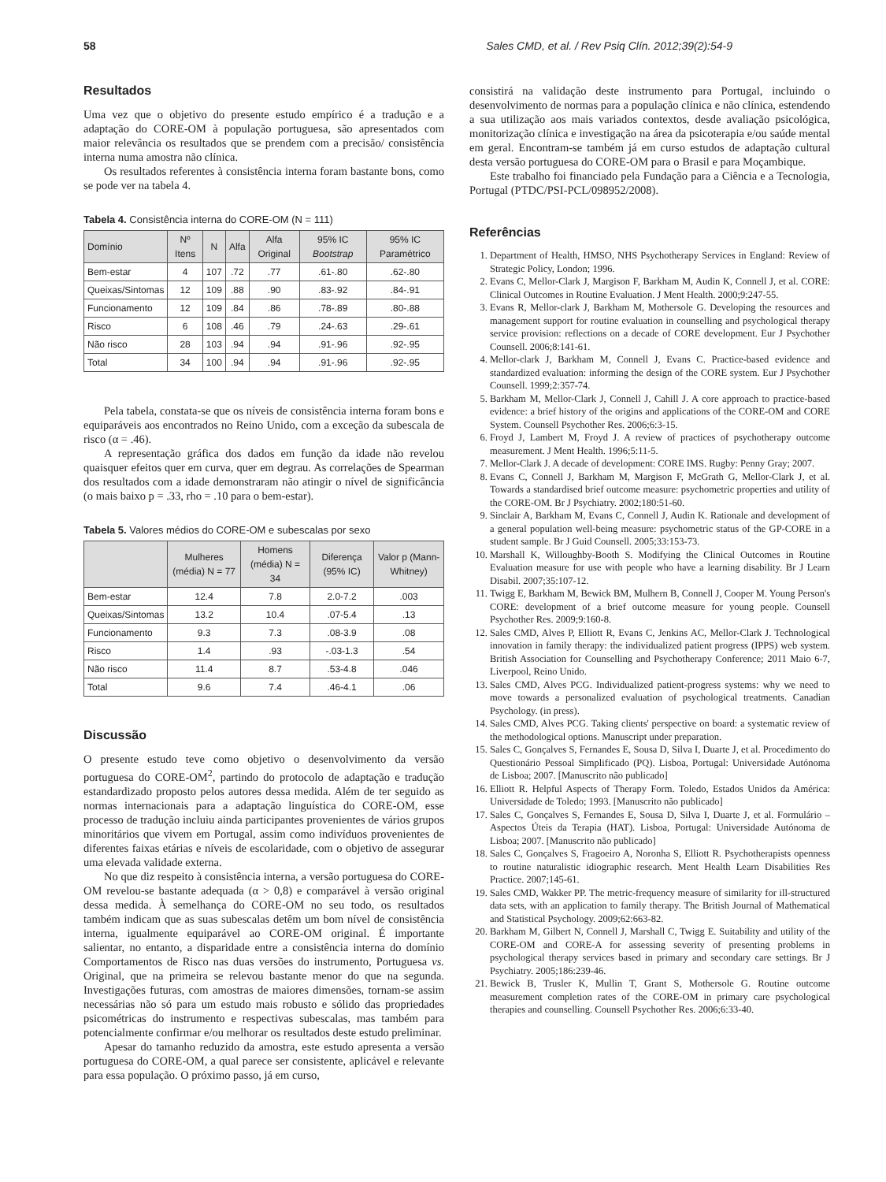58 Sales CMD, et al. / Rev Psiq Clín. 2012;39(2):54-9
Resultados
Uma vez que o objetivo do presente estudo empírico é a tradução e a adaptação do CORE-OM à população portuguesa, são apresentados com maior relevância os resultados que se prendem com a precisão/ consistência interna numa amostra não clínica.
Os resultados referentes à consistência interna foram bastante bons, como se pode ver na tabela 4.
Tabela 4. Consistência interna do CORE-OM (N = 111)
| Domínio | Nº Itens | N | Alfa | Alfa Original | 95% IC Bootstrap | 95% IC Paramétrico |
| --- | --- | --- | --- | --- | --- | --- |
| Bem-estar | 4 | 107 | .72 | .77 | .61-.80 | .62-.80 |
| Queixas/Sintomas | 12 | 109 | .88 | .90 | .83-.92 | .84-.91 |
| Funcionamento | 12 | 109 | .84 | .86 | .78-.89 | .80-.88 |
| Risco | 6 | 108 | .46 | .79 | .24-.63 | .29-.61 |
| Não risco | 28 | 103 | .94 | .94 | .91-.96 | .92-.95 |
| Total | 34 | 100 | .94 | .94 | .91-.96 | .92-.95 |
Pela tabela, constata-se que os níveis de consistência interna foram bons e equiparáveis aos encontrados no Reino Unido, com a exceção da subescala de risco (α = .46).
A representação gráfica dos dados em função da idade não revelou quaisquer efeitos quer em curva, quer em degrau. As correlações de Spearman dos resultados com a idade demonstraram não atingir o nível de significância (o mais baixo p = .33, rho = .10 para o bem-estar).
Tabela 5. Valores médios do CORE-OM e subescalas por sexo
| | Mulheres (média) N = 77 | Homens (média) N = 34 | Diferença (95% IC) | Valor p (Mann-Whitney) |
| --- | --- | --- | --- | --- |
| Bem-estar | 12.4 | 7.8 | 2.0-7.2 | .003 |
| Queixas/Sintomas | 13.2 | 10.4 | .07-5.4 | .13 |
| Funcionamento | 9.3 | 7.3 | .08-3.9 | .08 |
| Risco | 1.4 | .93 | -.03-1.3 | .54 |
| Não risco | 11.4 | 8.7 | .53-4.8 | .046 |
| Total | 9.6 | 7.4 | .46-4.1 | .06 |
Discussão
O presente estudo teve como objetivo o desenvolvimento da versão portuguesa do CORE-OM<sup>2</sup>, partindo do protocolo de adaptação e tradução estandardizado proposto pelos autores dessa medida. Além de ter seguido as normas internacionais para a adaptação linguística do CORE-OM, esse processo de tradução incluiu ainda participantes provenientes de vários grupos minoritários que vivem em Portugal, assim como indivíduos provenientes de diferentes faixas etárias e níveis de escolaridade, com o objetivo de assegurar uma elevada validade externa.
No que diz respeito à consistência interna, a versão portuguesa do CORE-OM revelou-se bastante adequada (α > 0,8) e comparável à versão original dessa medida. À semelhança do CORE-OM no seu todo, os resultados também indicam que as suas subescalas detêm um bom nível de consistência interna, igualmente equiparável ao CORE-OM original. É importante salientar, no entanto, a disparidade entre a consistência interna do domínio Comportamentos de Risco nas duas versões do instrumento, Portuguesa vs. Original, que na primeira se relevou bastante menor do que na segunda. Investigações futuras, com amostras de maiores dimensões, tornam-se assim necessárias não só para um estudo mais robusto e sólido das propriedades psicométricas do instrumento e respectivas subescalas, mas também para potencialmente confirmar e/ou melhorar os resultados deste estudo preliminar.
Apesar do tamanho reduzido da amostra, este estudo apresenta a versão portuguesa do CORE-OM, a qual parece ser consistente, aplicável e relevante para essa população. O próximo passo, já em curso,
consistirá na validação deste instrumento para Portugal, incluindo o desenvolvimento de normas para a população clínica e não clínica, estendendo a sua utilização aos mais variados contextos, desde avaliação psicológica, monitorização clínica e investigação na área da psicoterapia e/ou saúde mental em geral. Encontram-se também já em curso estudos de adaptação cultural desta versão portuguesa do CORE-OM para o Brasil e para Moçambique.
Este trabalho foi financiado pela Fundação para a Ciência e a Tecnologia, Portugal (PTDC/PSI-PCL/098952/2008).
Referências
1. Department of Health, HMSO, NHS Psychotherapy Services in England: Review of Strategic Policy, London; 1996.
2. Evans C, Mellor-Clark J, Margison F, Barkham M, Audin K, Connell J, et al. CORE: Clinical Outcomes in Routine Evaluation. J Ment Health. 2000;9:247-55.
3. Evans R, Mellor-clark J, Barkham M, Mothersole G. Developing the resources and management support for routine evaluation in counselling and psychological therapy service provision: reflections on a decade of CORE development. Eur J Psychother Counsell. 2006;8:141-61.
4. Mellor-clark J, Barkham M, Connell J, Evans C. Practice-based evidence and standardized evaluation: informing the design of the CORE system. Eur J Psychother Counsell. 1999;2:357-74.
5. Barkham M, Mellor-Clark J, Connell J, Cahill J. A core approach to practice-based evidence: a brief history of the origins and applications of the CORE-OM and CORE System. Counsell Psychother Res. 2006;6:3-15.
6. Froyd J, Lambert M, Froyd J. A review of practices of psychotherapy outcome measurement. J Ment Health. 1996;5:11-5.
7. Mellor-Clark J. A decade of development: CORE IMS. Rugby: Penny Gray; 2007.
8. Evans C, Connell J, Barkham M, Margison F, McGrath G, Mellor-Clark J, et al. Towards a standardised brief outcome measure: psychometric properties and utility of the CORE-OM. Br J Psychiatry. 2002;180:51-60.
9. Sinclair A, Barkham M, Evans C, Connell J, Audin K. Rationale and development of a general population well-being measure: psychometric status of the GP-CORE in a student sample. Br J Guid Counsell. 2005;33:153-73.
10. Marshall K, Willoughby-Booth S. Modifying the Clinical Outcomes in Routine Evaluation measure for use with people who have a learning disability. Br J Learn Disabil. 2007;35:107-12.
11. Twigg E, Barkham M, Bewick BM, Mulhern B, Connell J, Cooper M. Young Person's CORE: development of a brief outcome measure for young people. Counsell Psychother Res. 2009;9:160-8.
12. Sales CMD, Alves P, Elliott R, Evans C, Jenkins AC, Mellor-Clark J. Technological innovation in family therapy: the individualized patient progress (IPPS) web system. British Association for Counselling and Psychotherapy Conference; 2011 Maio 6-7, Liverpool, Reino Unido.
13. Sales CMD, Alves PCG. Individualized patient-progress systems: why we need to move towards a personalized evaluation of psychological treatments. Canadian Psychology. (in press).
14. Sales CMD, Alves PCG. Taking clients' perspective on board: a systematic review of the methodological options. Manuscript under preparation.
15. Sales C, Gonçalves S, Fernandes E, Sousa D, Silva I, Duarte J, et al. Procedimento do Questionário Pessoal Simplificado (PQ). Lisboa, Portugal: Universidade Autónoma de Lisboa; 2007. [Manuscrito não publicado]
16. Elliott R. Helpful Aspects of Therapy Form. Toledo, Estados Unidos da América: Universidade de Toledo; 1993. [Manuscrito não publicado]
17. Sales C, Gonçalves S, Fernandes E, Sousa D, Silva I, Duarte J, et al. Formulário – Aspectos Úteis da Terapia (HAT). Lisboa, Portugal: Universidade Autónoma de Lisboa; 2007. [Manuscrito não publicado]
18. Sales C, Gonçalves S, Fragoeiro A, Noronha S, Elliott R. Psychotherapists openness to routine naturalistic idiographic research. Ment Health Learn Disabilities Res Practice. 2007;145-61.
19. Sales CMD, Wakker PP. The metric-frequency measure of similarity for ill-structured data sets, with an application to family therapy. The British Journal of Mathematical and Statistical Psychology. 2009;62:663-82.
20. Barkham M, Gilbert N, Connell J, Marshall C, Twigg E. Suitability and utility of the CORE-OM and CORE-A for assessing severity of presenting problems in psychological therapy services based in primary and secondary care settings. Br J Psychiatry. 2005;186:239-46.
21. Bewick B, Trusler K, Mullin T, Grant S, Mothersole G. Routine outcome measurement completion rates of the CORE-OM in primary care psychological therapies and counselling. Counsell Psychother Res. 2006;6:33-40.